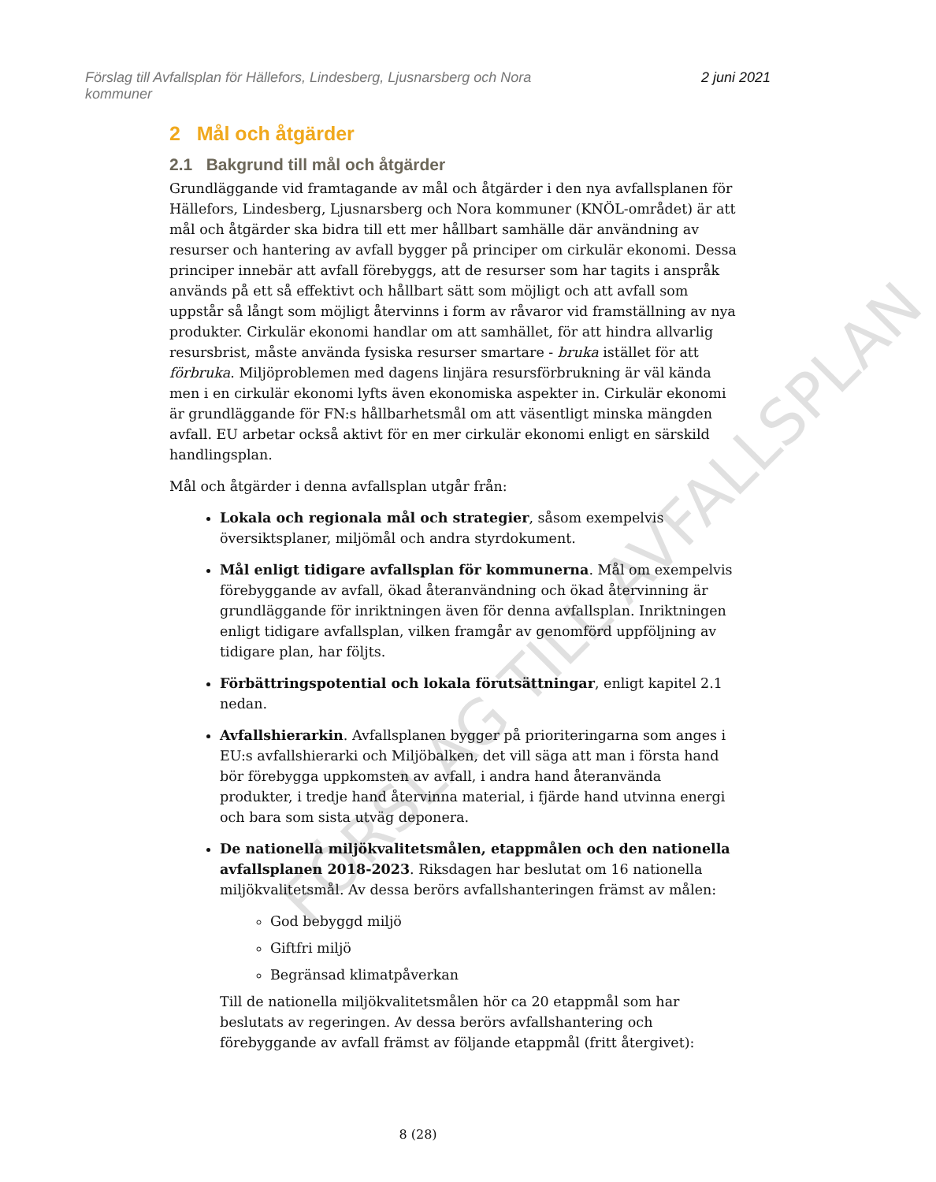Förslag till Avfallsplan för Hällefors, Lindesberg, Ljusnarsberg och Nora
kommuner 2 juni 2021
2 Mål och åtgärder
2.1 Bakgrund till mål och åtgärder
Grundläggande vid framtagande av mål och åtgärder i den nya avfallsplanen för Hällefors, Lindesberg, Ljusnarsberg och Nora kommuner (KNÖL-området) är att mål och åtgärder ska bidra till ett mer hållbart samhälle där användning av resurser och hantering av avfall bygger på principer om cirkulär ekonomi. Dessa principer innebär att avfall förebyggs, att de resurser som har tagits i anspråk används på ett så effektivt och hållbart sätt som möjligt och att avfall som uppstår så långt som möjligt återvinns i form av råvaror vid framställning av nya produkter. Cirkulär ekonomi handlar om att samhället, för att hindra allvarlig resursbrist, måste använda fysiska resurser smartare - bruka istället för att förbruka. Miljöproblemen med dagens linjära resursförbrukning är väl kända men i en cirkulär ekonomi lyfts även ekonomiska aspekter in. Cirkulär ekonomi är grundläggande för FN:s hållbarhetsmål om att väsentligt minska mängden avfall. EU arbetar också aktivt för en mer cirkulär ekonomi enligt en särskild handlingsplan.
Mål och åtgärder i denna avfallsplan utgår från:
Lokala och regionala mål och strategier, såsom exempelvis översiktsplaner, miljömål och andra styrdokument.
Mål enligt tidigare avfallsplan för kommunerna. Mål om exempelvis förebyggande av avfall, ökad återanvändning och ökad återvinning är grundläggande för inriktningen även för denna avfallsplan. Inriktningen enligt tidigare avfallsplan, vilken framgår av genomförd uppföljning av tidigare plan, har följts.
Förbättringspotential och lokala förutsättningar, enligt kapitel 2.1 nedan.
Avfallshierarkin. Avfallsplanen bygger på prioriteringarna som anges i EU:s avfallshierarki och Miljöbalken, det vill säga att man i första hand bör förebygga uppkomsten av avfall, i andra hand återanvända produkter, i tredje hand återvinna material, i fjärde hand utvinna energi och bara som sista utväg deponera.
De nationella miljökvalitetsmålen, etappmålen och den nationella avfallsplanen 2018-2023. Riksdagen har beslutat om 16 nationella miljökvalitetsmål. Av dessa berörs avfallshanteringen främst av målen:
God bebyggd miljö
Giftfri miljö
Begränsad klimatpåverkan
Till de nationella miljökvalitetsmålen hör ca 20 etappmål som har beslutats av regeringen. Av dessa berörs avfallshantering och förebyggande av avfall främst av följande etappmål (fritt återgivet):
FÖRSLAG TILL AVFALLSPLAN
8 (28)